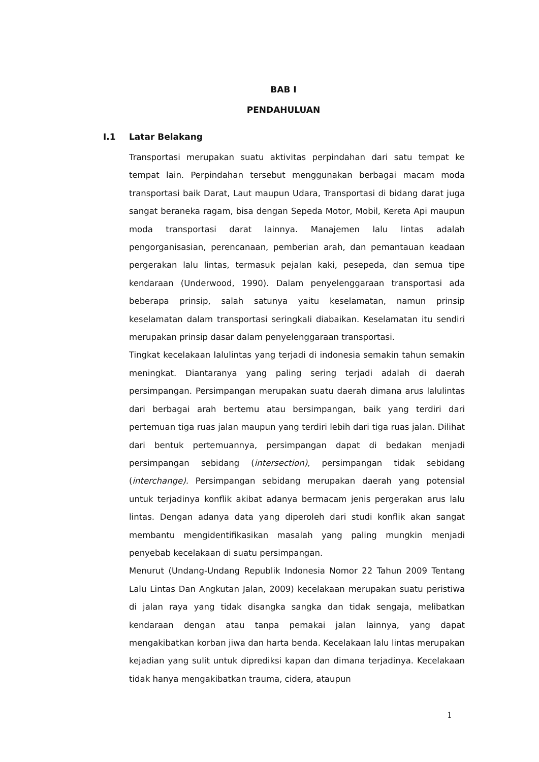BAB I
PENDAHULUAN
I.1 Latar Belakang
Transportasi merupakan suatu aktivitas perpindahan dari satu tempat ke tempat lain. Perpindahan tersebut menggunakan berbagai macam moda transportasi baik Darat, Laut maupun Udara, Transportasi di bidang darat juga sangat beraneka ragam, bisa dengan Sepeda Motor, Mobil, Kereta Api maupun moda transportasi darat lainnya. Manajemen lalu lintas adalah pengorganisasian, perencanaan, pemberian arah, dan pemantauan keadaan pergerakan lalu lintas, termasuk pejalan kaki, pesepeda, dan semua tipe kendaraan (Underwood, 1990). Dalam penyelenggaraan transportasi ada beberapa prinsip, salah satunya yaitu keselamatan, namun prinsip keselamatan dalam transportasi seringkali diabaikan. Keselamatan itu sendiri merupakan prinsip dasar dalam penyelenggaraan transportasi.
Tingkat kecelakaan lalulintas yang terjadi di indonesia semakin tahun semakin meningkat. Diantaranya yang paling sering terjadi adalah di daerah persimpangan. Persimpangan merupakan suatu daerah dimana arus lalulintas dari berbagai arah bertemu atau bersimpangan, baik yang terdiri dari pertemuan tiga ruas jalan maupun yang terdiri lebih dari tiga ruas jalan. Dilihat dari bentuk pertemuannya, persimpangan dapat di bedakan menjadi persimpangan sebidang (intersection), persimpangan tidak sebidang (interchange). Persimpangan sebidang merupakan daerah yang potensial untuk terjadinya konflik akibat adanya bermacam jenis pergerakan arus lalu lintas. Dengan adanya data yang diperoleh dari studi konflik akan sangat membantu mengidentifikasikan masalah yang paling mungkin menjadi penyebab kecelakaan di suatu persimpangan.
Menurut (Undang-Undang Republik Indonesia Nomor 22 Tahun 2009 Tentang Lalu Lintas Dan Angkutan Jalan, 2009) kecelakaan merupakan suatu peristiwa di jalan raya yang tidak disangka sangka dan tidak sengaja, melibatkan kendaraan dengan atau tanpa pemakai jalan lainnya, yang dapat mengakibatkan korban jiwa dan harta benda. Kecelakaan lalu lintas merupakan kejadian yang sulit untuk diprediksi kapan dan dimana terjadinya. Kecelakaan tidak hanya mengakibatkan trauma, cidera, ataupun
1